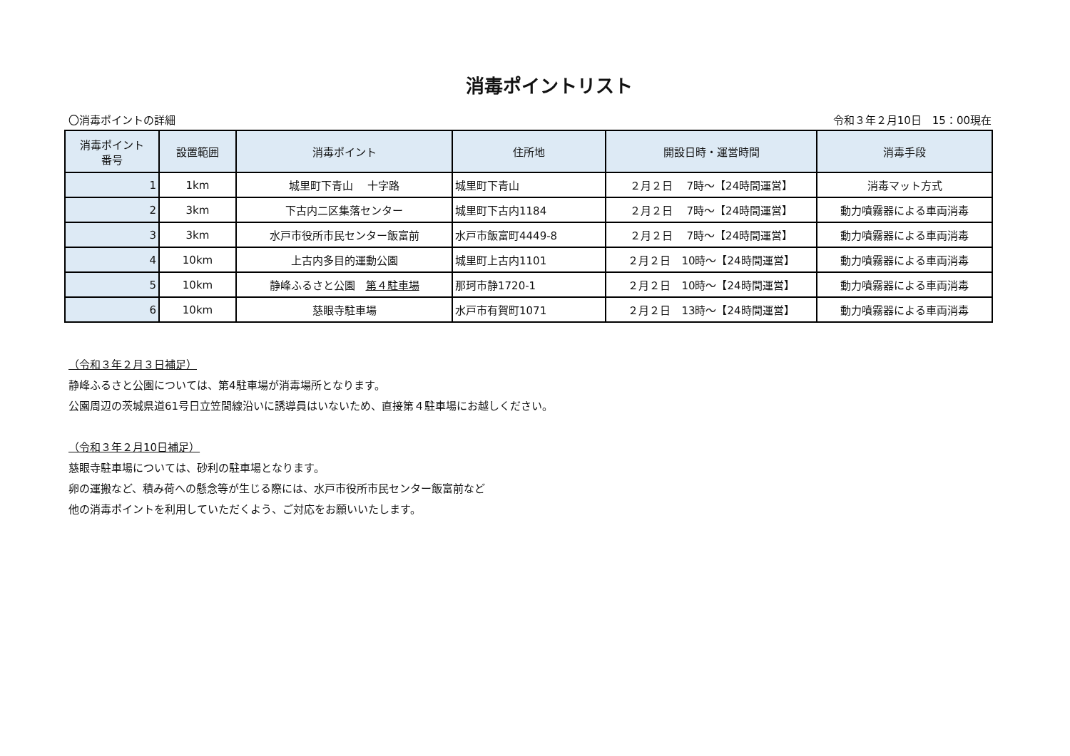消毒ポイントリスト
〇消毒ポイントの詳細 令和３年２月10日　15：00現在
| 消毒ポイント 番号 | 設置範囲 | 消毒ポイント | 住所地 | 開設日時・運営時間 | 消毒手段 |
| --- | --- | --- | --- | --- | --- |
| 1 | 1km | 城里町下青山 十字路 | 城里町下青山 | ２月２日 7時～【24時間運営】 | 消毒マット方式 |
| 2 | 3km | 下古内二区集落センター | 城里町下古内1184 | ２月２日 7時～【24時間運営】 | 動力噴霧器による車両消毒 |
| 3 | 3km | 水戸市役所市民センター飯富前 | 水戸市飯富町4449-8 | ２月２日 7時～【24時間運営】 | 動力噴霧器による車両消毒 |
| 4 | 10km | 上古内多目的運動公園 | 城里町上古内1101 | ２月２日 10時～【24時間運営】 | 動力噴霧器による車両消毒 |
| 5 | 10km | 静峰ふるさと公園 第４駐車場 | 那珂市静1720-1 | ２月２日 10時～【24時間運営】 | 動力噴霧器による車両消毒 |
| 6 | 10km | 慈眼寺駐車場 | 水戸市有賀町1071 | ２月２日 13時～【24時間運営】 | 動力噴霧器による車両消毒 |
（令和３年２月３日補足）
静峰ふるさと公園については、第4駐車場が消毒場所となります。
公園周辺の茨城県道61号日立笠間線沿いに誘導員はいないため、直接第４駐車場にお越しください。
（令和３年２月10日補足）
慈眼寺駐車場については、砂利の駐車場となります。
卵の運搬など、積み荷への懸念等が生じる際には、水戸市役所市民センター飯富前など
他の消毒ポイントを利用していただくよう、ご対応をお願いいたします。